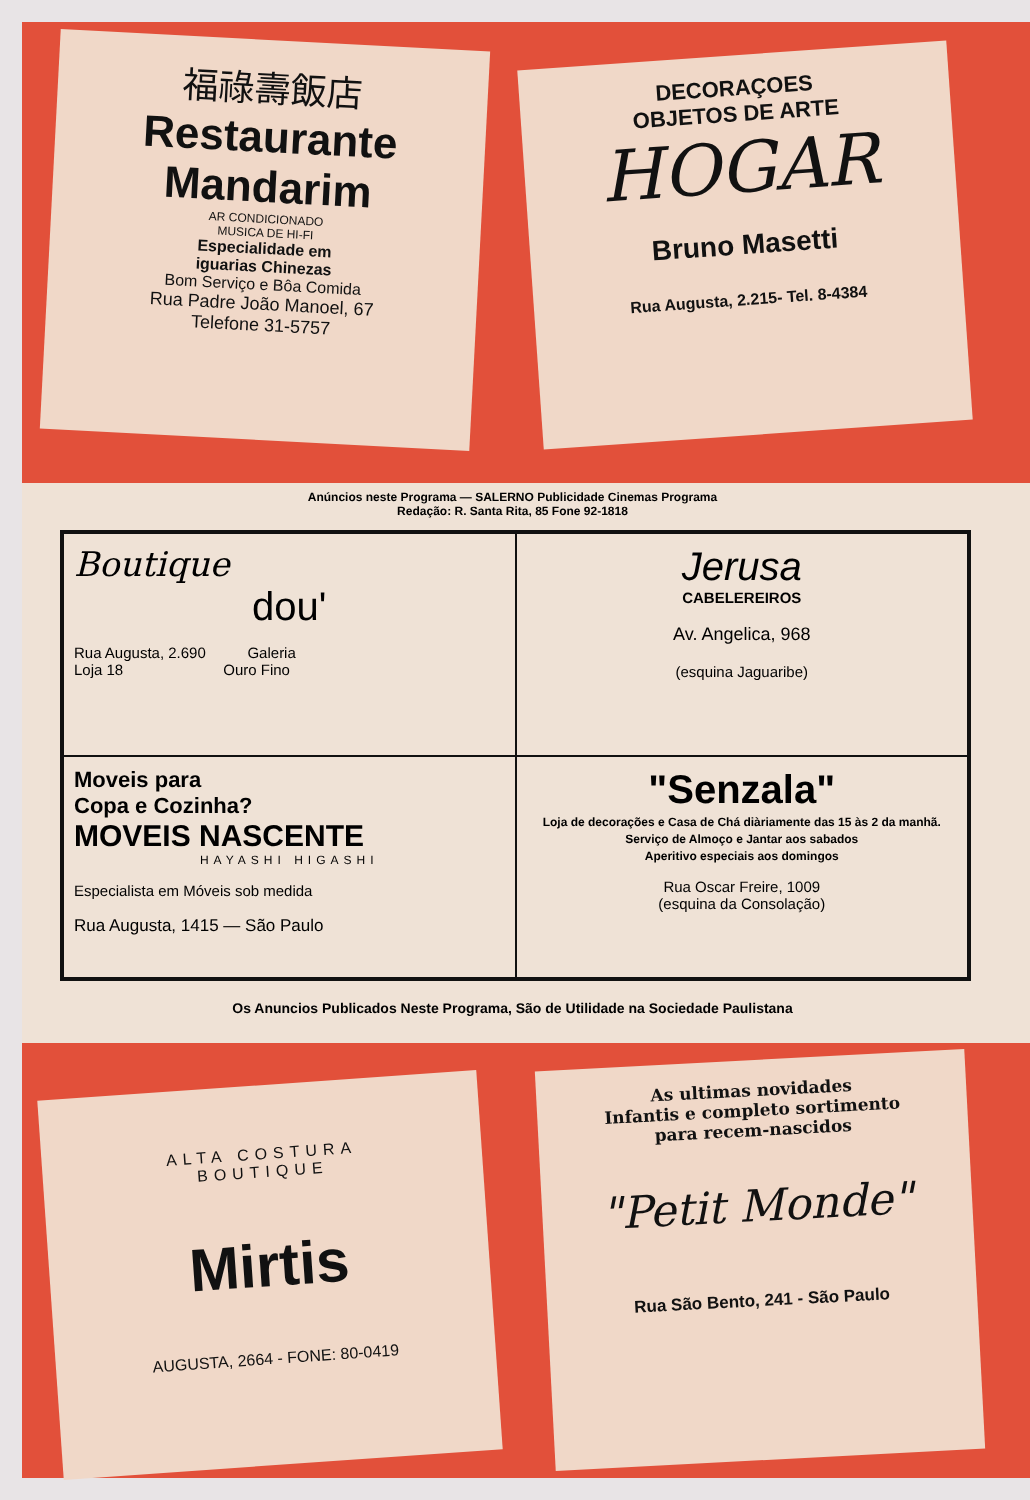福祿壽飯店
Restaurante
Mandarim
AR CONDICIONADO
MUSICA DE HI-FI
Especialidade em
iguarias Chinezas
Bom Serviço e Bôa Comida
Rua Padre João Manoel, 67
Telefone 31-5757
DECORAÇOES
OBJETOS DE ARTE
HOGAR
Bruno Masetti
Rua Augusta, 2.215- Tel. 8-4384
Anúncios neste Programa — SALERNO Publicidade Cinemas Programa
Redação: R. Santa Rita, 85 Fone 92-1818
Boutique
dou'
Rua Augusta, 2.690 Galeria
Loja 18 Ouro Fino
Jerusa
CABELEREIROS
Av. Angelica, 968
(esquina Jaguaribe)
Moveis para
Copa e Cozinha?
MOVEIS NASCENTE
HAYASHI HIGASHI
Especialista em Móveis sob medida
Rua Augusta, 1415 — São Paulo
"Senzala"
Loja de decorações e Casa de Chá diàriamente das 15 às 2 da manhã.
Serviço de Almoço e Jantar aos sabados
Aperitivo especiais aos domingos
Rua Oscar Freire, 1009
(esquina da Consolação)
Os Anuncios Publicados Neste Programa, São de Utilidade na Sociedade Paulistana
ALTA COSTURA
BOUTIQUE
Mirtis
AUGUSTA, 2664 - FONE: 80-0419
As ultimas novidades
Infantis e completo sortimento
para recem-nascidos
"Petit Monde"
Rua São Bento, 241 - São Paulo